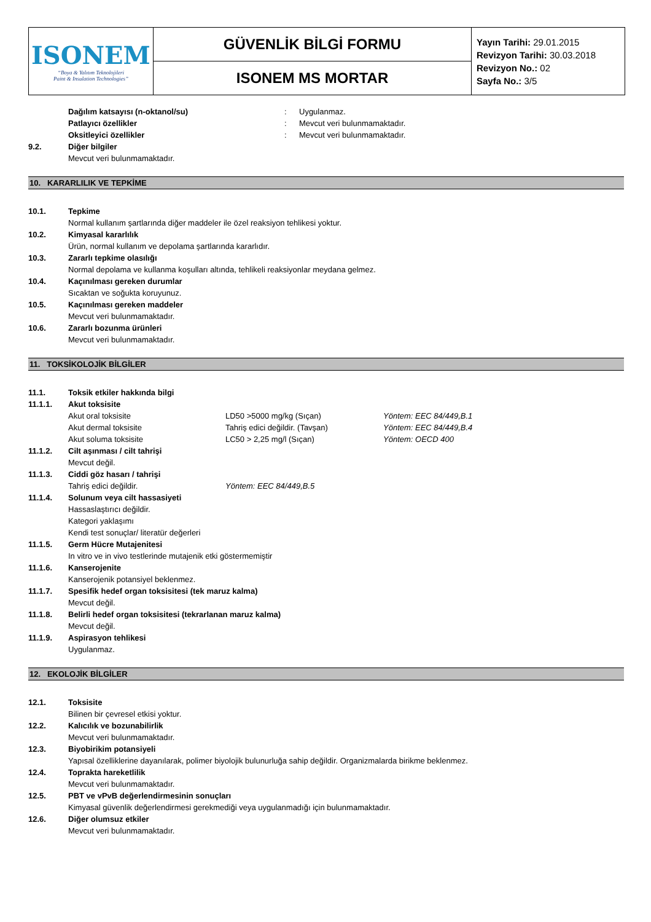| ISONEM “Boya & Yalıtım Teknolojileri Paint & Insulation Technologies” | GÜVENLİK BİLGİ FORMU | Yayın Tarihi: 29.01.2015 Revizyon Tarihi: 30.03.2018 Revizyon No.: 02 Sayfa No.: 3/5 |
| | ISONEM MS MORTAR | |
Dağılım katsayısı (n-oktanol/su): Uygulanmaz.
Patlayıcı özellikler: Mevcut veri bulunmamaktadır.
Oksitleyici özellikler: Mevcut veri bulunmamaktadır.
9.2. Diğer bilgiler
Mevcut veri bulunmamaktadır.
10. KARARLILIK VE TEPKİME
10.1. Tepkime
Normal kullanım şartlarında diğer maddeler ile özel reaksiyon tehlikesi yoktur.
10.2. Kimyasal kararlılık
Ürün, normal kullanım ve depolama şartlarında kararlıdır.
10.3. Zararlı tepkime olasılığı
Normal depolama ve kullanma koşulları altında, tehlikeli reaksiyonlar meydana gelmez.
10.4. Kaçınılması gereken durumlar
Sıcaktan ve soğukta koruyunuz.
10.5. Kaçınılması gereken maddeler
Mevcut veri bulunmamaktadır.
10.6. Zararlı bozunma ürünleri
Mevcut veri bulunmamaktadır.
11. TOKSİKOLOJİK BİLGİLER
11.1. Toksik etkiler hakkında bilgi
11.1.1. Akut toksisite
Akut oral toksisite LD50 >5000 mg/kg (Sıçan) Yöntem: EEC 84/449,B.1
Akut dermal toksisite Tahriş edici değildir. (Tavşan) Yöntem: EEC 84/449,B.4
Akut soluma toksisite LC50 > 2,25 mg/l (Sıçan) Yöntem: OECD 400
11.1.2. Cilt aşınması / cilt tahrişi
Mevcut değil.
11.1.3. Ciddi göz hasarı / tahrişi
Tahriş edici değildir. Yöntem: EEC 84/449,B.5
11.1.4. Solunum veya cilt hassasiyeti
Hassaslaştırıcı değildir.
Kategori yaklaşımı
Kendi test sonuçlar/ literatür değerleri
11.1.5. Germ Hücre Mutajenitesi
In vitro ve in vivo testlerinde mutajenik etki göstermemiştir
11.1.6. Kanserojenite
Kanserojenik potansiyel beklenmez.
11.1.7. Spesifik hedef organ toksisitesi (tek maruz kalma)
Mevcut değil.
11.1.8. Belirli hedef organ toksisitesi (tekrarlanan maruz kalma)
Mevcut değil.
11.1.9. Aspirasyon tehlikesi
Uygulanmaz.
12. EKOLOJİK BİLGİLER
12.1. Toksisite
Bilinen bir çevresel etkisi yoktur.
12.2. Kalıcılık ve bozunabilirlik
Mevcut veri bulunmamaktadır.
12.3. Biyobirikim potansiyeli
Yapısal özelliklerine dayanılarak, polimer biyolojik bulunurluğa sahip değildir. Organizmalarda birikme beklenmez.
12.4. Toprakta hareketlilik
Mevcut veri bulunmamaktadır.
12.5. PBT ve vPvB değerlendirmesinin sonuçları
Kimyasal güvenlik değerlendirmesi gerekmediği veya uygulanmadığı için bulunmamaktadır.
12.6. Diğer olumsuz etkiler
Mevcut veri bulunmamaktadır.